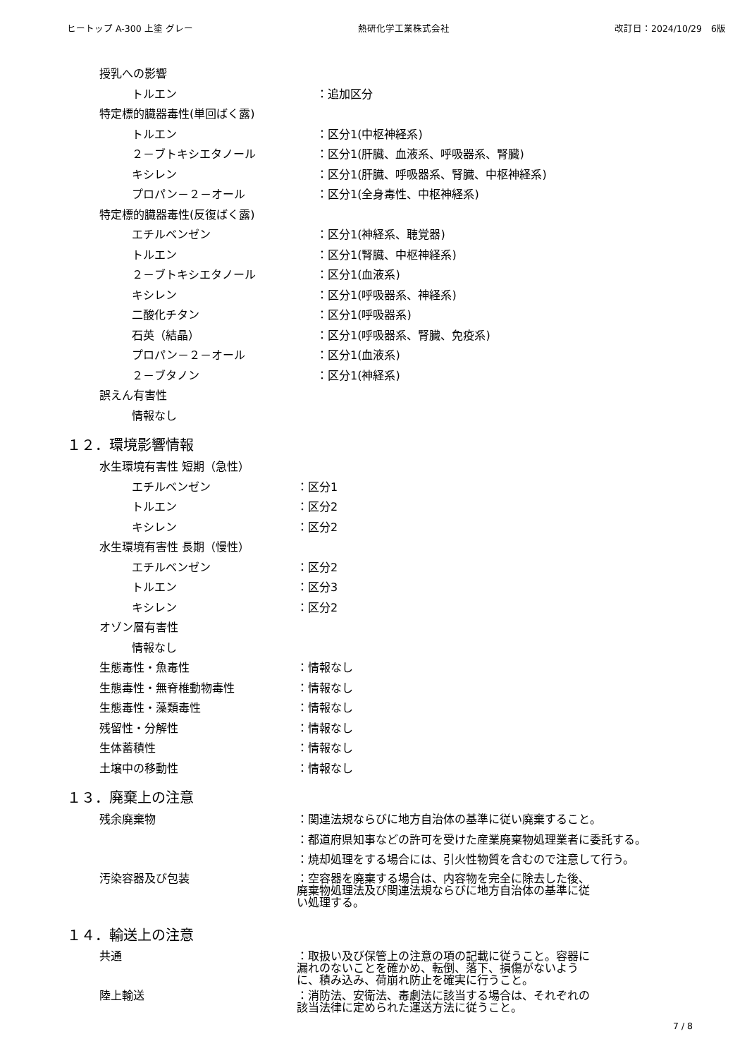ヒートップ A-300 上塗 グレー 熱研化学工業株式会社 改訂日：2024/10/29　6版
授乳への影響
トルエン ：追加区分
特定標的臓器毒性(単回ばく露)
トルエン ：区分1(中枢神経系)
２－ブトキシエタノール ：区分1(肝臓、血液系、呼吸器系、腎臓)
キシレン ：区分1(肝臓、呼吸器系、腎臓、中枢神経系)
プロパン－２－オール ：区分1(全身毒性、中枢神経系)
特定標的臓器毒性(反復ばく露)
エチルベンゼン ：区分1(神経系、聴覚器)
トルエン ：区分1(腎臓、中枢神経系)
２－ブトキシエタノール ：区分1(血液系)
キシレン ：区分1(呼吸器系、神経系)
二酸化チタン ：区分1(呼吸器系)
石英（結晶） ：区分1(呼吸器系、腎臓、免疫系)
プロパン－２－オール ：区分1(血液系)
２－ブタノン ：区分1(神経系)
誤えん有害性
情報なし
１２．環境影響情報
水生環境有害性 短期（急性）
エチルベンゼン ：区分1
トルエン ：区分2
キシレン ：区分2
水生環境有害性 長期（慢性）
エチルベンゼン ：区分2
トルエン ：区分3
キシレン ：区分2
オゾン層有害性
情報なし
生態毒性・魚毒性 ：情報なし
生態毒性・無脊椎動物毒性 ：情報なし
生態毒性・藻類毒性 ：情報なし
残留性・分解性 ：情報なし
生体蓄積性 ：情報なし
土壌中の移動性 ：情報なし
１３．廃棄上の注意
残余廃棄物 ：関連法規ならびに地方自治体の基準に従い廃棄すること。
：都道府県知事などの許可を受けた産業廃棄物処理業者に委託する。
：焼却処理をする場合には、引火性物質を含むので注意して行う。
汚染容器及び包装 ：空容器を廃棄する場合は、内容物を完全に除去した後、廃棄物処理法及び関連法規ならびに地方自治体の基準に従い処理する。
１４．輸送上の注意
共通 ：取扱い及び保管上の注意の項の記載に従うこと。容器に漏れのないことを確かめ、転倒、落下、損傷がないように、積み込み、荷崩れ防止を確実に行うこと。
陸上輸送 ：消防法、安衛法、毒劇法に該当する場合は、それぞれの該当法律に定められた運送方法に従うこと。
7 / 8